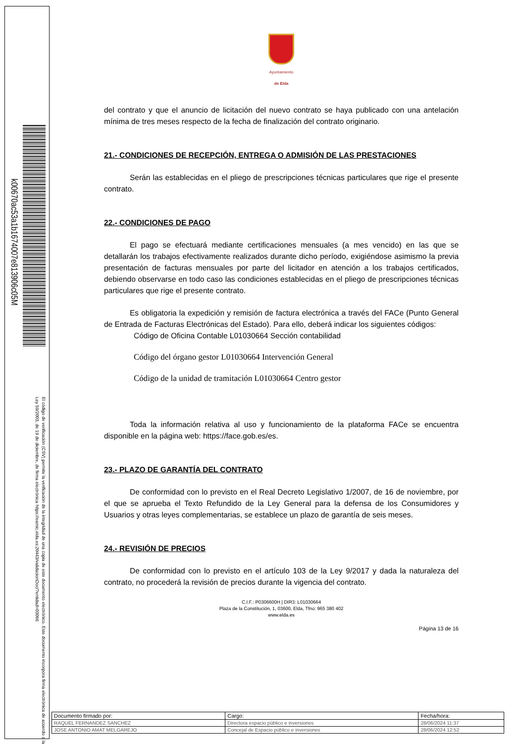k00670ac53a1b1674007e813906c05M
El código de verificación (CSV) permite la verificación de la integridad de una copia de este documento electrónico. Este documento incorpora firma electrónica de acuerdo a la Ley 59/2003, de 19 de diciembre, de firma electrónica https://eamic.elda.es:20443/validacionDoc/?entidad=03066
Ayuntamiento
de Elda
del contrato y que el anuncio de licitación del nuevo contrato se haya publicado con una antelación mínima de tres meses respecto de la fecha de finalización del contrato originario.
21.- CONDICIONES DE RECEPCIÓN, ENTREGA O ADMISIÓN DE LAS PRESTACIONES
Serán las establecidas en el pliego de prescripciones técnicas particulares que rige el presente contrato.
22.- CONDICIONES DE PAGO
El pago se efectuará mediante certificaciones mensuales (a mes vencido) en las que se detallarán los trabajos efectivamente realizados durante dicho período, exigiéndose asimismo la previa presentación de facturas mensuales por parte del licitador en atención a los trabajos certificados, debiendo observarse en todo caso las condiciones establecidas en el pliego de prescripciones técnicas particulares que rige el presente contrato.
Es obligatoria la expedición y remisión de factura electrónica a través del FACe (Punto General de Entrada de Facturas Electrónicas del Estado). Para ello, deberá indicar los siguientes códigos:
Código de Oficina Contable L01030664 Sección contabilidad
Código del órgano gestor L01030664 Intervención General
Código de la unidad de tramitación L01030664 Centro gestor
Toda la información relativa al uso y funcionamiento de la plataforma FACe se encuentra disponible en la página web: https://face.gob.es/es.
23.- PLAZO DE GARANTÍA DEL CONTRATO
De conformidad con lo previsto en el Real Decreto Legislativo 1/2007, de 16 de noviembre, por el que se aprueba el Texto Refundido de la Ley General para la defensa de los Consumidores y Usuarios y otras leyes complementarias, se establece un plazo de garantía de seis meses.
24.- REVISIÓN DE PRECIOS
De conformidad con lo previsto en el artículo 103 de la Ley 9/2017 y dada la naturaleza del contrato, no procederá la revisión de precios durante la vigencia del contrato.
C.I.F.: P0306600H | DIR3: L01030664
Plaza de la Constitución, 1, 03600, Elda, Tfno: 965 380 402
www.elda.es
Página 13 de 16
| Documento firmado por: | Cargo: | Fecha/hora: |
| --- | --- | --- |
| RAQUEL FERNANDEZ SANCHEZ | Directora espacio público e inversiones | 28/06/2024 11:37 |
| JOSE ANTONIO AMAT MELGAREJO | Concejal de Espacio público e inversiones | 28/06/2024 12:52 |